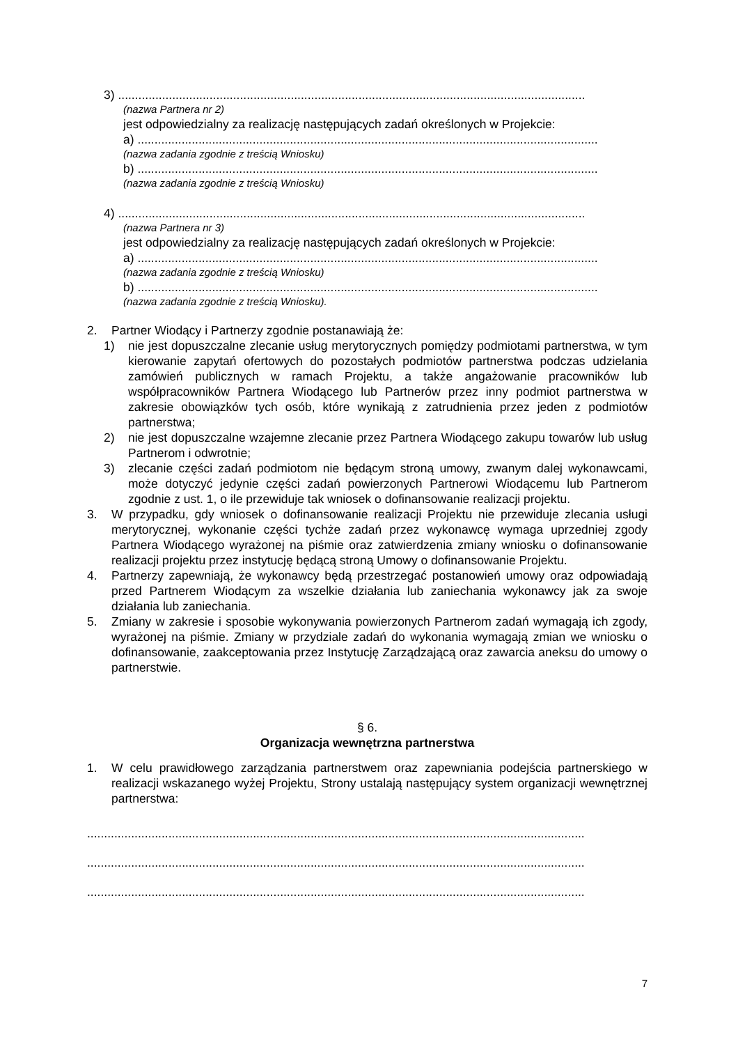3) ..........................................................................................................................................
(nazwa Partnera nr 2)
jest odpowiedzialny za realizację następujących zadań określonych w Projekcie:
a) ........................................................................................................................................
(nazwa zadania zgodnie z treścią Wniosku)
b) ........................................................................................................................................
(nazwa zadania zgodnie z treścią Wniosku)
4) ..........................................................................................................................................
(nazwa Partnera nr 3)
jest odpowiedzialny za realizację następujących zadań określonych w Projekcie:
a) ........................................................................................................................................
(nazwa zadania zgodnie z treścią Wniosku)
b) ........................................................................................................................................
(nazwa zadania zgodnie z treścią Wniosku).
2. Partner Wiodący i Partnerzy zgodnie postanawiają że:
1) nie jest dopuszczalne zlecanie usług merytorycznych pomiędzy podmiotami partnerstwa, w tym kierowanie zapytań ofertowych do pozostałych podmiotów partnerstwa podczas udzielania zamówień publicznych w ramach Projektu, a także angażowanie pracowników lub współpracowników Partnera Wiodącego lub Partnerów przez inny podmiot partnerstwa w zakresie obowiązków tych osób, które wynikają z zatrudnienia przez jeden z podmiotów partnerstwa;
2) nie jest dopuszczalne wzajemne zlecanie przez Partnera Wiodącego zakupu towarów lub usług Partnerom i odwrotnie;
3) zlecanie części zadań podmiotom nie będącym stroną umowy, zwanym dalej wykonawcami, może dotyczyć jedynie części zadań powierzonych Partnerowi Wiodącemu lub Partnerom zgodnie z ust. 1, o ile przewiduje tak wniosek o dofinansowanie realizacji projektu.
3. W przypadku, gdy wniosek o dofinansowanie realizacji Projektu nie przewiduje zlecania usługi merytorycznej, wykonanie części tychże zadań przez wykonawcę wymaga uprzedniej zgody Partnera Wiodącego wyrażonej na piśmie oraz zatwierdzenia zmiany wniosku o dofinansowanie realizacji projektu przez instytucję będącą stroną Umowy o dofinansowanie Projektu.
4. Partnerzy zapewniają, że wykonawcy będą przestrzegać postanowień umowy oraz odpowiadają przed Partnerem Wiodącym za wszelkie działania lub zaniechania wykonawcy jak za swoje działania lub zaniechania.
5. Zmiany w zakresie i sposobie wykonywania powierzonych Partnerom zadań wymagają ich zgody, wyrażonej na piśmie. Zmiany w przydziale zadań do wykonania wymagają zmian we wniosku o dofinansowanie, zaakceptowania przez Instytucję Zarządzającą oraz zawarcia aneksu do umowy o partnerstwie.
§ 6.
Organizacja wewnętrzna partnerstwa
1. W celu prawidłowego zarządzania partnerstwem oraz zapewniania podejścia partnerskiego w realizacji wskazanego wyżej Projektu, Strony ustalają następujący system organizacji wewnętrznej partnerstwa:
...................................................................................................................................................
...................................................................................................................................................
...................................................................................................................................................
7